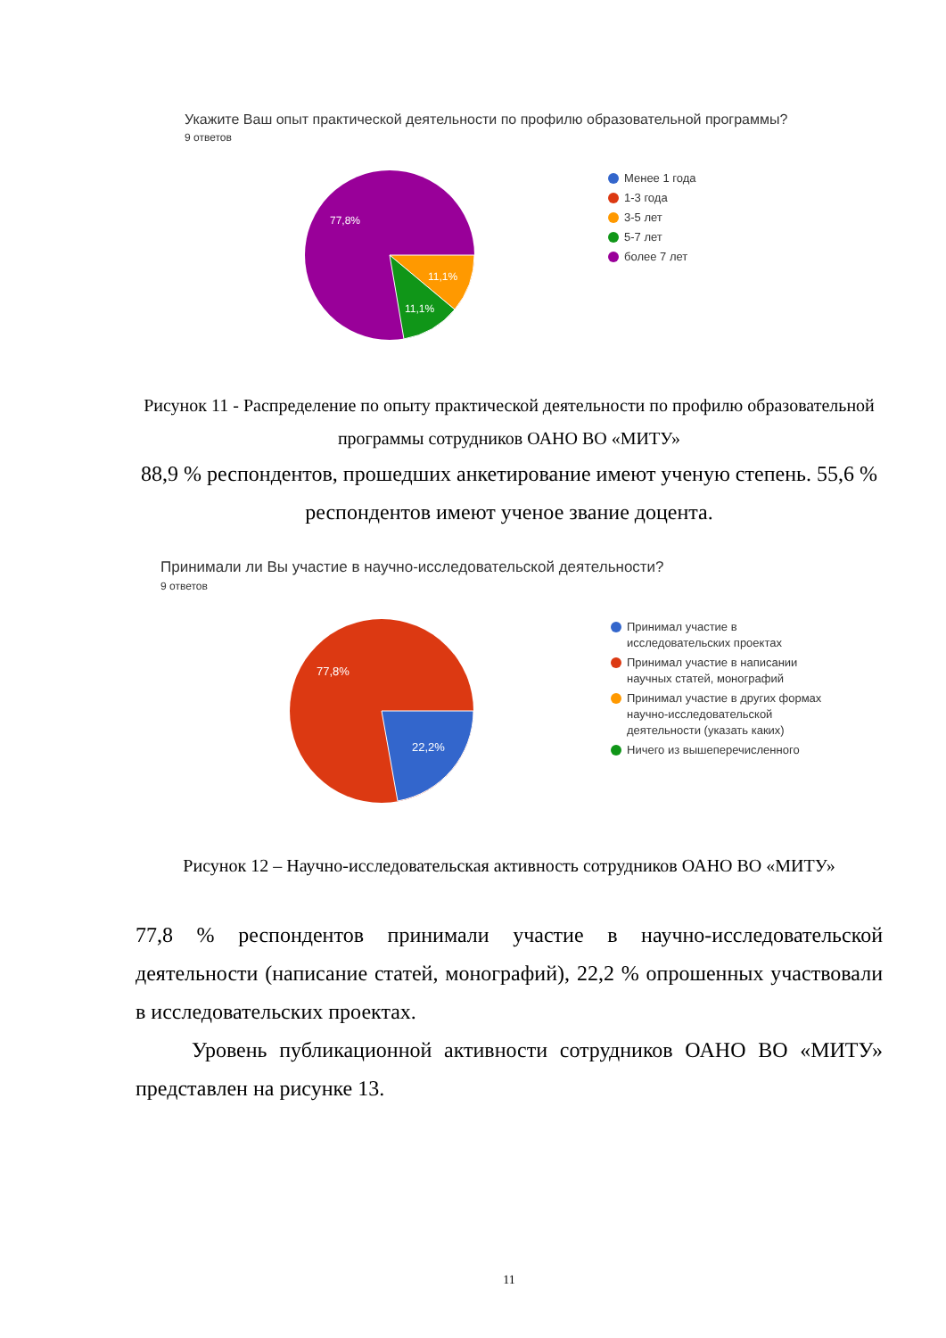Укажите Ваш опыт практической деятельности по профилю образовательной программы?
9 ответов
77,8%
11,1%
11,1%
Менее 1 года
1-3 года
3-5 лет
5-7 лет
более 7 лет
Рисунок 11 - Распределение по опыту практической деятельности по профилю образовательной программы сотрудников ОАНО ВО «МИТУ»
88,9 % респондентов, прошедших анкетирование имеют ученую степень. 55,6 % респондентов имеют ученое звание доцента.
Принимали ли Вы участие в научно-исследовательской деятельности?
9 ответов
77,8%
22,2%
Принимал участие в исследовательских проектах
Принимал участие в написании научных статей, монографий
Принимал участие в других формах научно-исследовательской деятельности (указать каких)
Ничего из вышеперечисленного
Рисунок 12 – Научно-исследовательская активность сотрудников ОАНО ВО «МИТУ»
77,8 % респондентов принимали участие в научно-исследовательской деятельности (написание статей, монографий), 22,2 % опрошенных участвовали в исследовательских проектах.
Уровень публикационной активности сотрудников ОАНО ВО «МИТУ» представлен на рисунке 13.
11